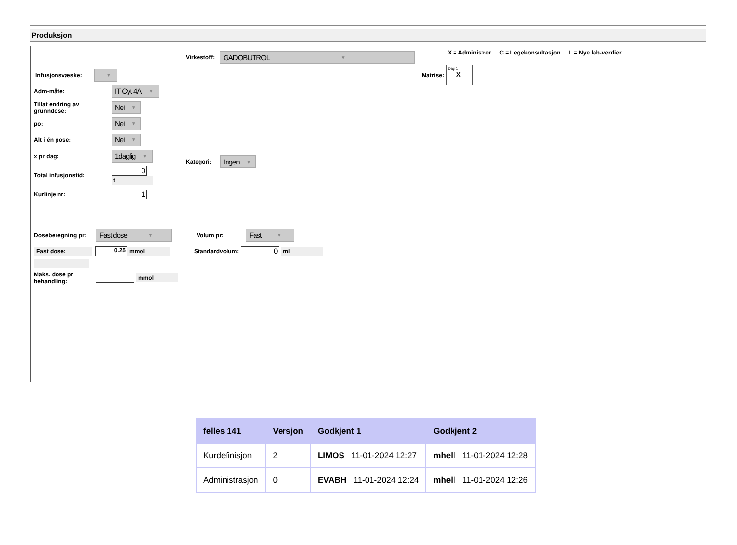Produksjon
Virkestoff: GADOBUTROL ▼
X = Administrer C = Legekonsultasjon L = Nye lab-verdier
Matrise: Dag 1
X
Kategori: Ingen ▼
Infusjonsvæske: ▼
Adm-måte: IT Cyt 4A ▼
Tillat endring av grunndose: Nei ▼
po: Nei ▼
Alt i én pose: Nei ▼
x pr dag: 1daglig ▼
Total infusjonstid: 0
t
Kurlinje nr: 1
Doseberegning pr: Fast dose ▼ Volum pr: Fast ▼
Fast dose: 0.25 mmol Standardvolum: 0 ml
Maks. dose pr behandling: mmol
| felles 141 | Versjon | Godkjent 1 | Godkjent 2 |
| --- | --- | --- | --- |
| Kurdefinisjon | 2 | LIMOS 11-01-2024 12:27 | mhell 11-01-2024 12:28 |
| Administrasjon | 0 | EVABH 11-01-2024 12:24 | mhell 11-01-2024 12:26 |